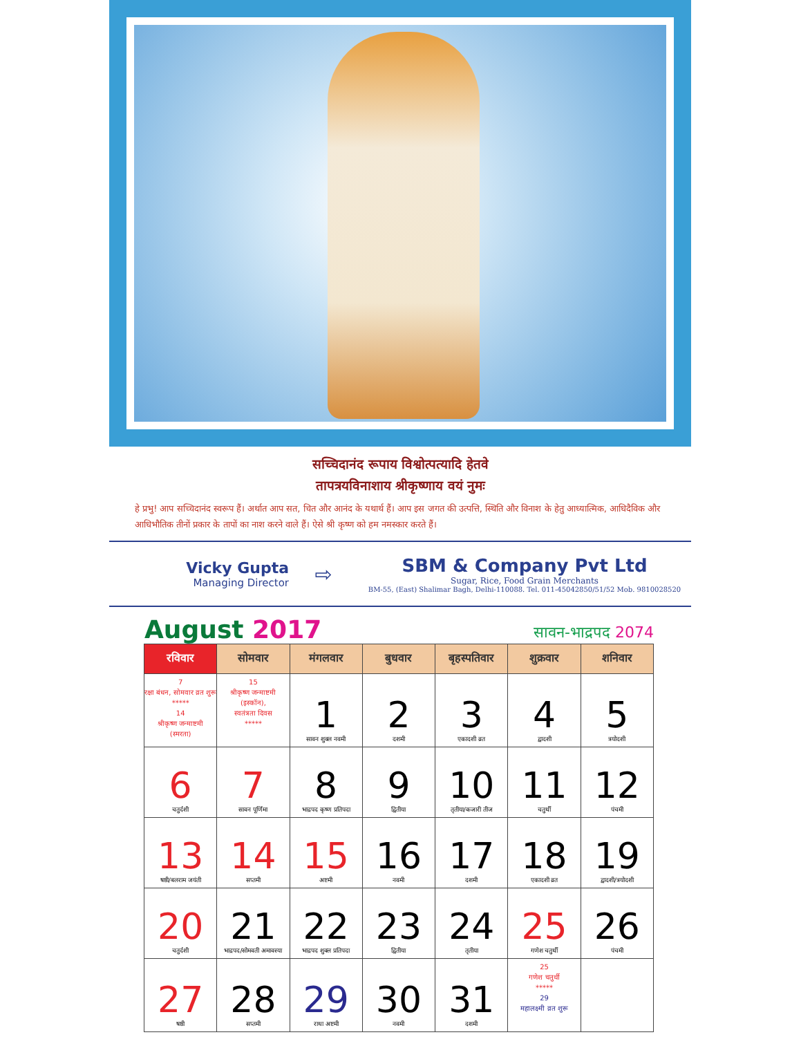सच्चिदानंद रूपाय विश्वोत्पत्यादि हेतवे
तापत्रयविनाशाय श्रीकृष्णाय वयं नुमः
हे प्रभु! आप सच्चिदानंद स्वरूप हैं। अर्थात आप सत, चित और आनंद के यथार्थ हैं। आप इस जगत की उत्पत्ति, स्थिति और विनाश के हेतु आध्यात्मिक, आधिदैविक और आधिभौतिक तीनों प्रकार के तापों का नाश करने वाले हैं। ऐसे श्री कृष्ण को हम नमस्कार करते हैं।
Vicky Gupta
Managing Director
⇨
SBM & Company Pvt Ltd
Sugar, Rice, Food Grain Merchants
BM-55, (East) Shalimar Bagh, Delhi-110088. Tel. 011-45042850/51/52 Mob. 9810028520
August 2017
सावन-भाद्रपद 2074
| रविवार | सोमवार | मंगलवार | बुधवार | बृहस्पतिवार | शुक्रवार | शनिवार |
| --- | --- | --- | --- | --- | --- | --- |
| 7 रक्षा बंधन, सोमवार व्रत शुरू ***** 14 श्रीकृष्ण जन्माष्टमी (स्मरता) | 15 श्रीकृष्ण जन्माष्टमी (इस्कॉन), स्वतंत्रता दिवस ***** | 1 सावन शुक्ल नवमी | 2 दशमी | 3 एकादशी व्रत | 4 द्वादशी | 5 त्रयोदशी |
| 6 चतुर्दशी | 7 सावन पूर्णिमा | 8 भाद्रपद कृष्ण प्रतिपदा | 9 द्वितीया | 10 तृतीया/कजारी तीज | 11 चतुर्थी | 12 पंचमी |
| 13 षष्ठी/बलराम जयंती | 14 सप्तमी | 15 अष्टमी | 16 नवमी | 17 दशमी | 18 एकादशी व्रत | 19 द्वादशी/त्रयोदशी |
| 20 चतुर्दशी | 21 भाद्रपद/सोमवती अमावस्या | 22 भाद्रपद शुक्ल प्रतिपदा | 23 द्वितीया | 24 तृतीया | 25 गणेश चतुर्थी | 26 पंचमी |
| 27 षष्ठी | 28 सप्तमी | 29 राधा अष्टमी | 30 नवमी | 31 दशमी | 25 गणेश चतुर्थी ***** 29 महालक्ष्मी व्रत शुरू | |